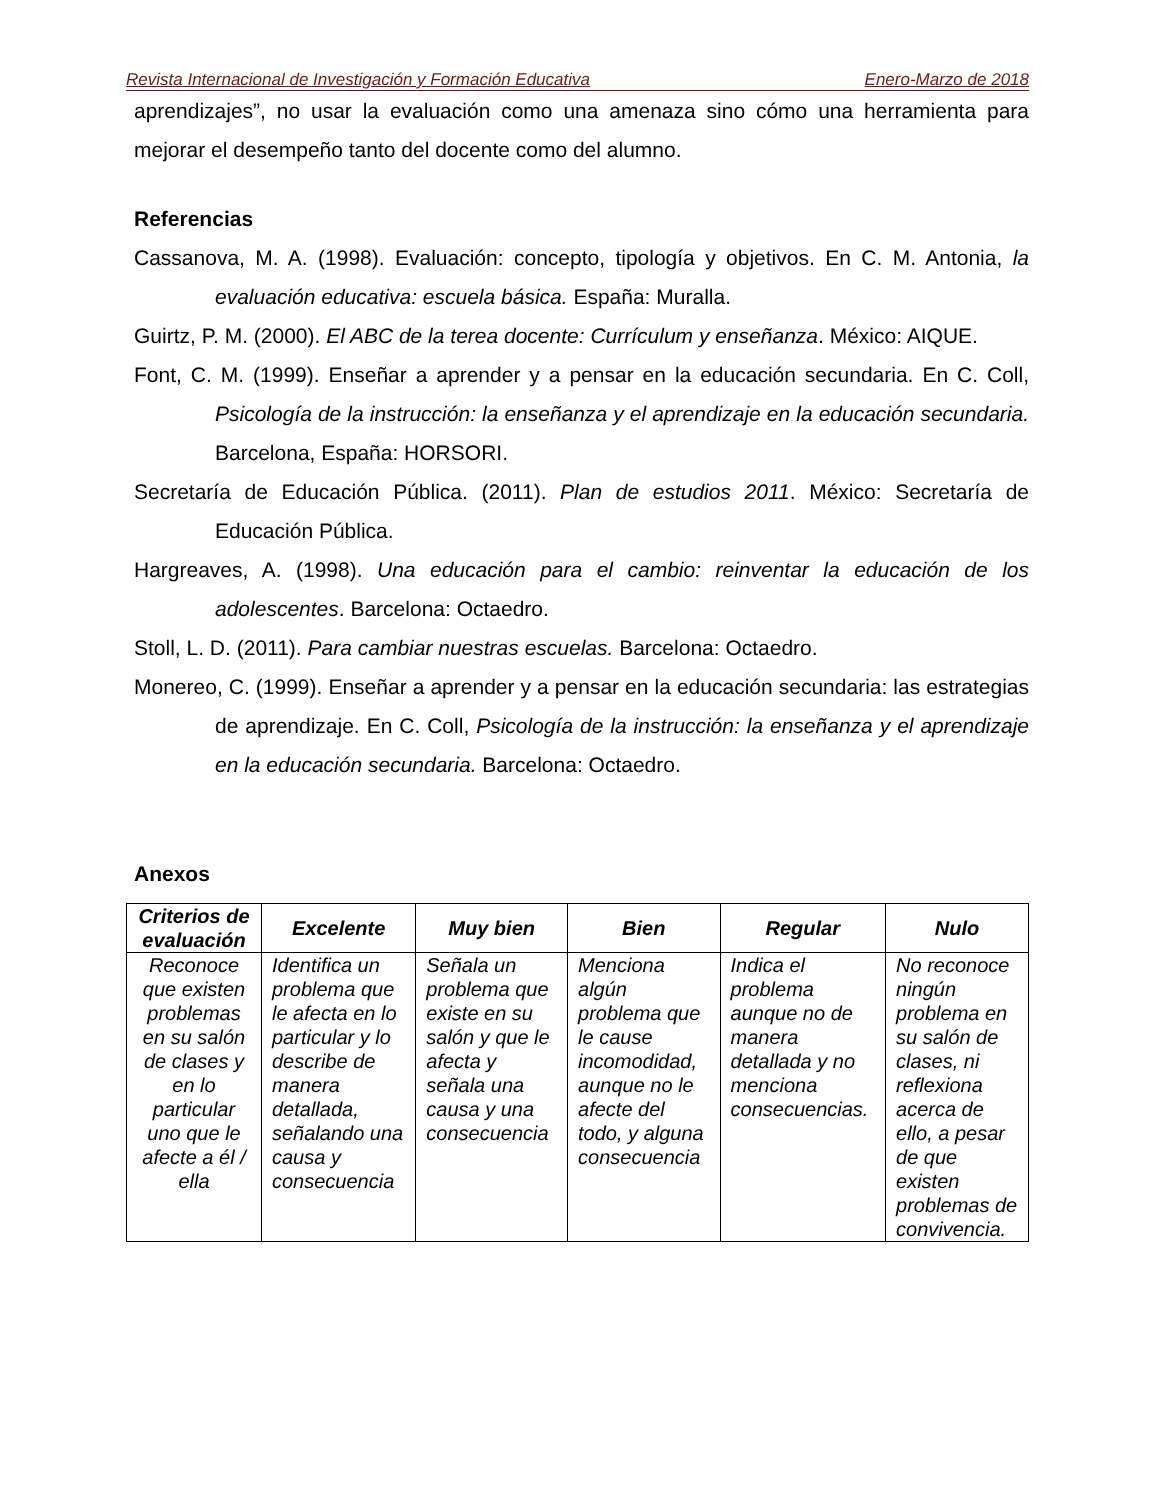Revista Internacional de Investigación y Formación Educativa Enero-Marzo de 2018
aprendizajes”, no usar la evaluación como una amenaza sino cómo una herramienta para mejorar el desempeño tanto del docente como del alumno.
Referencias
Cassanova, M. A. (1998). Evaluación: concepto, tipología y objetivos. En C. M. Antonia, la evaluación educativa: escuela básica. España: Muralla.
Guirtz, P. M. (2000). El ABC de la terea docente: Currículum y enseñanza. México: AIQUE.
Font, C. M. (1999). Enseñar a aprender y a pensar en la educación secundaria. En C. Coll, Psicología de la instrucción: la enseñanza y el aprendizaje en la educación secundaria. Barcelona, España: HORSORI.
Secretaría de Educación Pública. (2011). Plan de estudios 2011. México: Secretaría de Educación Pública.
Hargreaves, A. (1998). Una educación para el cambio: reinventar la educación de los adolescentes. Barcelona: Octaedro.
Stoll, L. D. (2011). Para cambiar nuestras escuelas. Barcelona: Octaedro.
Monereo, C. (1999). Enseñar a aprender y a pensar en la educación secundaria: las estrategias de aprendizaje. En C. Coll, Psicología de la instrucción: la enseñanza y el aprendizaje en la educación secundaria. Barcelona: Octaedro.
Anexos
| Criterios de evaluación | Excelente | Muy bien | Bien | Regular | Nulo |
| --- | --- | --- | --- | --- | --- |
| Reconoce que existen problemas en su salón de clases y en lo particular uno que le afecte a él / ella | Identifica un problema que le afecta en lo particular y lo describe de manera detallada, señalando una causa y consecuencia | Señala un problema que existe en su salón y que le afecta y señala una causa y una consecuencia | Menciona algún problema que le cause incomodidad, aunque no le afecte del todo, y alguna consecuencia | Indica el problema aunque no de manera detallada y no menciona consecuencias. | No reconoce ningún problema en su salón de clases, ni reflexiona acerca de ello, a pesar de que existen problemas de convivencia. |